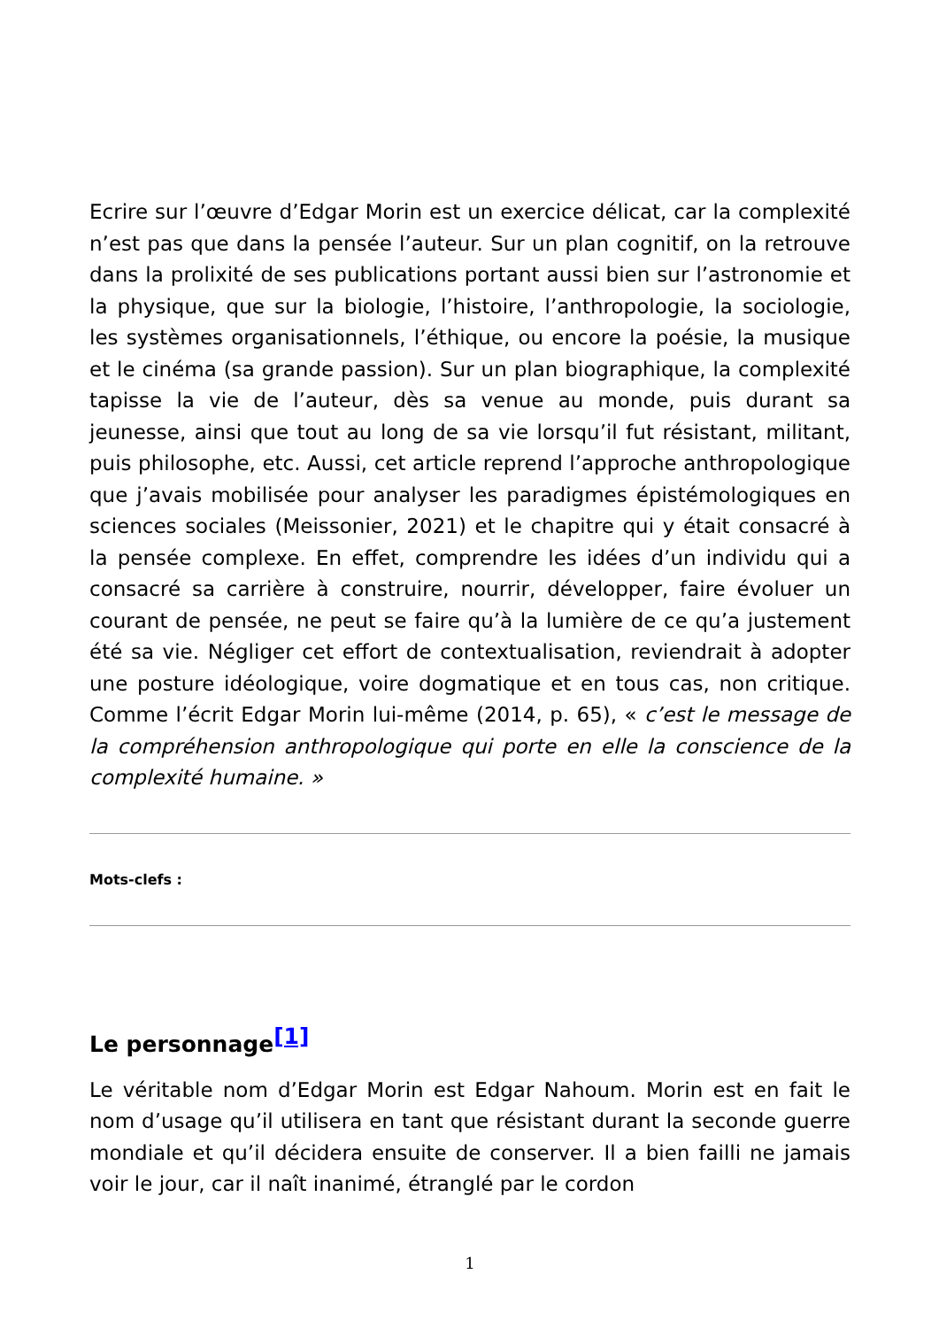Ecrire sur l’œuvre d’Edgar Morin est un exercice délicat, car la complexité n’est pas que dans la pensée l’auteur. Sur un plan cognitif, on la retrouve dans la prolixité de ses publications portant aussi bien sur l’astronomie et la physique, que sur la biologie, l’histoire, l’anthropologie, la sociologie, les systèmes organisationnels, l’éthique, ou encore la poésie, la musique et le cinéma (sa grande passion). Sur un plan biographique, la complexité tapisse la vie de l’auteur, dès sa venue au monde, puis durant sa jeunesse, ainsi que tout au long de sa vie lorsqu’il fut résistant, militant, puis philosophe, etc. Aussi, cet article reprend l’approche anthropologique que j’avais mobilisée pour analyser les paradigmes épistémologiques en sciences sociales (Meissonier, 2021) et le chapitre qui y était consacré à la pensée complexe. En effet, comprendre les idées d’un individu qui a consacré sa carrière à construire, nourrir, développer, faire évoluer un courant de pensée, ne peut se faire qu’à la lumière de ce qu’a justement été sa vie. Négliger cet effort de contextualisation, reviendrait à adopter une posture idéologique, voire dogmatique et en tous cas, non critique. Comme l’écrit Edgar Morin lui-même (2014, p. 65), « c’est le message de la compréhension anthropologique qui porte en elle la conscience de la complexité humaine. »
Mots-clefs :
Le personnage<sup>[1]</sup>
Le véritable nom d’Edgar Morin est Edgar Nahoum. Morin est en fait le nom d’usage qu’il utilisera en tant que résistant durant la seconde guerre mondiale et qu’il décidera ensuite de conserver. Il a bien failli ne jamais voir le jour, car il naît inanimé, étranglé par le cordon
1